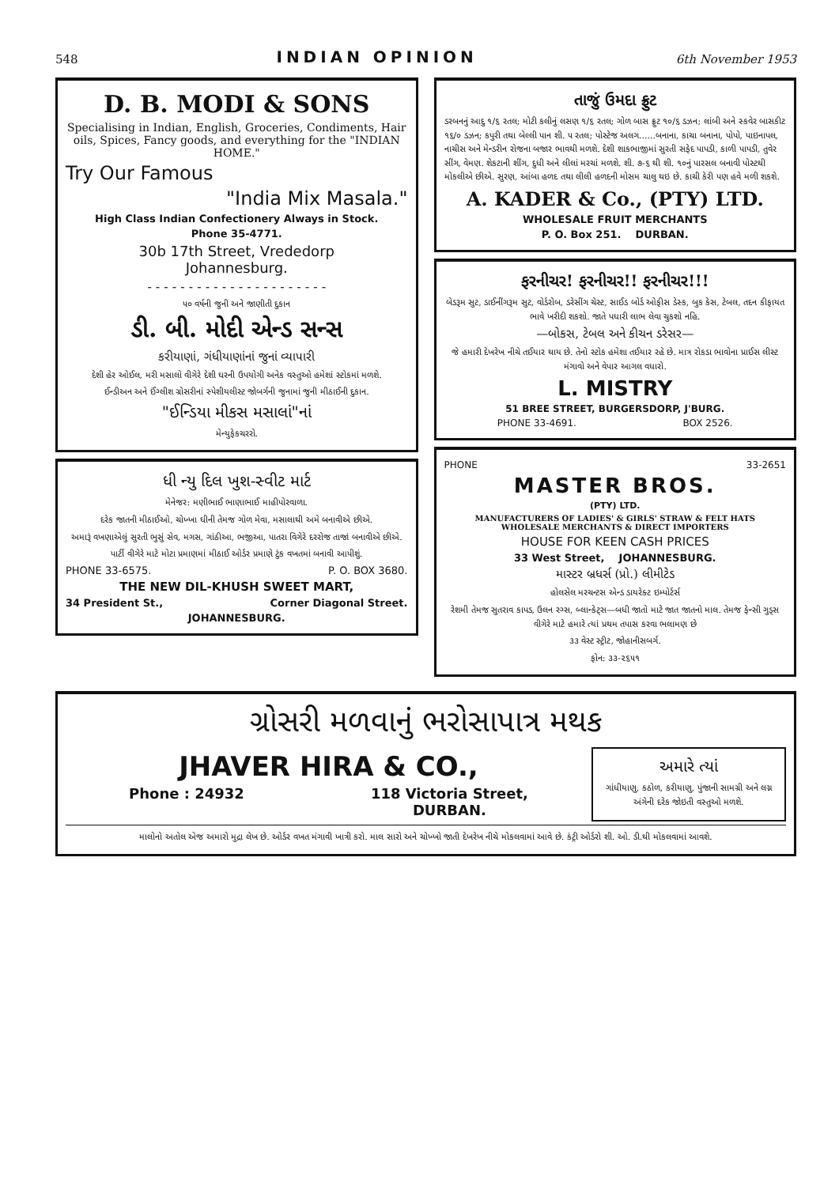548 INDIAN OPINION 6th November 1953
D. B. MODI & SONS
Specialising in Indian, English, Groceries, Condiments, Hair oils, Spices, Fancy goods, and everything for the "INDIAN HOME."
Try Our Famous
"India Mix Masala."
High Class Indian Confectionery Always in Stock.
Phone 35-4771.
30b 17th Street, Vrededorp
Johannesburg.
- - - - - - - - - - - - - - - - - - - - - -
૫૦ વર્ષની જુની અને જાણીતી દુકાન
ડી. બી. મોદી એન્ડ સન્સ
કરીયાણાં, ગંધીયાણાંનાં જુનાં વ્યાપારી
દેશી હેર ઓઈલ, મરી મસાલો વીગેરે દેશી ઘરની ઉપયોગી અનેક વસ્તુઓ હમેશાં સ્ટોકમાં મળશે.
ઈન્ડીઅન અને ઈંગ્લીશ ગ્રોસરીનાં સ્પેશીયલીસ્ટ જોબર્ગની જુનામાં જુની મીઠાઈની દુકાન.
"ઈન્ડિયા મીકસ મસાલાં"નાં
મેન્યુફેકચરરો.
ધી ન્યુ દિલ ખુશ-સ્વીટ માર્ટ
મેનેજર: મણીભાઈ ભાણાભાઈ માહીપોરવાળા.
દરેક જાતની મીઠાઈઓ, ચોખ્ખા ઘીની તેમજ ગોળ મેવા, મસાલાથી અમે બનાવીએ છીએ.
અમારૂં વખણાએલું સુરતી ભુસું સેવ, મગસ, ગાંઠીઆ, ભજીઆ, પાતરા વિગેરે દરરોજ તાજાં બનાવીએ છીએ.
પાર્ટી વીગેરે માટે મોટા પ્રમાણમાં મીઠાઈ ઓર્ડર પ્રમાણે ટુંક વખતમાં બનાવી આપીશું.
PHONE 33-6575. P. O. BOX 3680.
THE NEW DIL-KHUSH SWEET MART,
34 President St., Corner Diagonal Street.
JOHANNESBURG.
તાજું ઉમદા ફ્રુટ
ડરબનનું આદુ ૧/૬ રતલ; મોટી કલીનું લસણ ૧/૬ રતલ; ગોળ બાસ ફ્રુટ ૧૦/૬ ડઝન; લાંબી અને સ્કવેર બાસકીટ ૧૬/૦ ડઝન; કપુરી તથા બેલ્લી પાન શી. ૫ રતલ; પોસ્ટેજ અલગ......બનાના, કાચા બનાના, પોપો, પાઇનાપલ, નાચીસ અને મેન્ડરીન રોજના બજાર ભાવથી મળશે. દેશી શાકભાજીમાં સુરતી સફેદ પાપડી, કાળી પાપડી, તુવેર સીંગ, વેમણ. શેકટાની શીંગ, દુધી અને લીલાં મરચાં મળશે. શી. ૭-૬ થી શી. ૧૦નું પારસલ બનાવી પોસ્ટથી મોકલીએ છીએ. સુરણ, આંબા હળદ તથા લીલી હળદની મોસમ ચાલુ થઇ છે. કાચી કેરી પણ હવે મળી શકશે.
A. KADER & Co., (PTY) LTD.
WHOLESALE FRUIT MERCHANTS
P. O. Box 251. DURBAN.
ફરનીચર! ફરનીચર!! ફરનીચર!!!
બેડરૂમ સુટ, ડાઈનીંગરૂમ સુટ, વોર્ડરોબ, ડરેસીંગ ચેસ્ટ, સાઈડ બોર્ડ ઓફીસ ડેસ્ક, બુક કેસ, ટેબલ, તદન કીફાયત ભાવે ખરીદી શકશો. જાતે પધારી લાભ લેવા ચુકશો નહિ.
—બોકસ, ટેબલ અને કીચન ડરેસર—
જે હમારી દેખરેખ નીચે તઈયાર થાય છે. તેનો સ્ટોક હમેશા તઈયાર રહે છે. માત્ર રોકડા ભાવોના પ્રાઈસ લીસ્ટ મંગાવો અને વેપાર આગલ વધારો.
L. MISTRY
51 BREE STREET, BURGERSDORP, J'BURG.
PHONE 33-4691. BOX 2526.
PHONE 33-2651
MASTER BROS.
(PTY) LTD.
MANUFACTURERS OF LADIES' & GIRLS' STRAW & FELT HATS
WHOLESALE MERCHANTS & DIRECT IMPORTERS
HOUSE FOR KEEN CASH PRICES
33 West Street, JOHANNESBURG.
માસ્ટર બ્રધર્સ (પ્રો.) લીમીટેડ
હોલસેલ મરચન્ટસ એન્ડ ડાયરેક્ટ ઇમ્પોર્ટર્સ
રેશમી તેમજ સુતરાવ કાપડ, ઉલન રગ્સ, બ્લાન્કેટ્સ—બધી જાતો માટે જાત જાતનો માલ. તેમજ ફેન્સી ગુડ્સ વીગેરે માટે હમારે ત્યાં પ્રથમ તપાસ કરવા ભલામણ છે
૩૩ વેસ્ટ સ્ટ્રીટ, જોહાનીસબર્ગ.
ફોન: ૩૩-૨૬૫૧
ગ્રોસરી મળવાનું ભરોસાપાત્ર મથક
JHAVER HIRA & CO.,
Phone : 24932 118 Victoria Street,
DURBAN.
અમારે ત્યાં
ગાંધીયાણુ, કઠોળ, કરીયાણુ, પુંજાની સામગ્રી અને લગ્ન અંગેની દરેક જોઇતી વસ્તુઓ મળશે.
માલોનો અતોલ એજ અમારો મુદ્રા લેખ છે. ઓર્ડર વખત મંગાવી ખાત્રી કરો. માલ સારો અને ચોખ્ખો જાતી દેખરેખ નીચે મોકલવામાં આવે છે. કંટ્રી ઓર્ડરો શી. ઓ. ડી.થી મોકલવામાં આવશે.